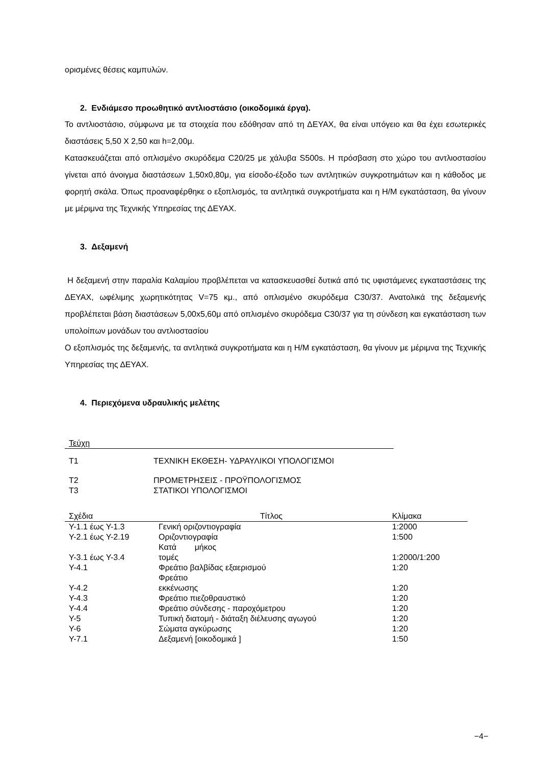ορισμένες θέσεις καμπυλών.
2. Ενδιάμεσο προωθητικό αντλιοστάσιο (οικοδομικά έργα).
Το αντλιοστάσιο, σύμφωνα με τα στοιχεία που εδόθησαν από τη ΔΕΥΑΧ, θα είναι υπόγειο και θα έχει εσωτερικές διαστάσεις 5,50 Χ 2,50 και h=2,00μ.
Κατασκευάζεται από οπλισμένο σκυρόδεμα C20/25 με χάλυβα S500s. Η πρόσβαση στο χώρο του αντλιοστασίου γίνεται από άνοιγμα διαστάσεων 1,50x0,80μ, για είσοδο-έξοδο των αντλητικών συγκροτημάτων και η κάθοδος με φορητή σκάλα. Όπως προαναφέρθηκε ο εξοπλισμός, τα αντλητικά συγκροτήματα και η Η/Μ εγκατάσταση, θα γίνουν με μέριμνα της Τεχνικής Υπηρεσίας της ΔΕΥΑΧ.
3. Δεξαμενή
Η δεξαμενή στην παραλία Καλαμίου προβλέπεται να κατασκευασθεί δυτικά από τις υφιστάμενες εγκαταστάσεις της ΔΕΥΑΧ, ωφέλιμης χωρητικότητας V=75 κμ., από οπλισμένο σκυρόδεμα C30/37. Ανατολικά της δεξαμενής προβλέπεται βάση διαστάσεων 5,00x5,60μ από οπλισμένο σκυρόδεμα C30/37 για τη σύνδεση και εγκατάσταση των υπολοίπων μονάδων του αντλιοστασίου
Ο εξοπλισμός της δεξαμενής, τα αντλητικά συγκροτήματα και η Η/Μ εγκατάσταση, θα γίνουν με μέριμνα της Τεχνικής Υπηρεσίας της ΔΕΥΑΧ.
4. Περιεχόμενα υδραυλικής μελέτης
| Τεύχη | |
| --- | --- |
| Τ1 | ΤΕΧΝΙΚΗ ΕΚΘΕΣΗ- ΥΔΡΑΥΛΙΚΟΙ ΥΠΟΛΟΓΙΣΜΟΙ |
| Τ2 | ΠΡΟΜΕΤΡΗΣΕΙΣ - ΠΡΟΫΠΟΛΟΓΙΣΜΟΣ |
| Τ3 | ΣΤΑΤΙΚΟΙ ΥΠΟΛΟΓΙΣΜΟΙ |
| Σχέδια | Τίτλος | Κλίμακα |
| --- | --- | --- |
| Υ-1.1 έως Υ-1.3 | Γενική οριζοντιογραφία | 1:2000 |
| Υ-2.1 έως Υ-2.19 | Οριζοντιογραφία | 1:500 |
| Υ-3.1 έως Υ-3.4 | Κατά μήκος τομές | 1:2000/1:200 |
| Υ-4.1 | Φρεάτιο βαλβίδας εξαερισμού | 1:20 |
| Υ-4.2 | Φρεάτιο εκκένωσης | 1:20 |
| Υ-4.3 | Φρεάτιο πιεζοθραυστικό | 1:20 |
| Υ-4.4 | Φρεάτιο σύνδεσης - παροχόμετρου | 1:20 |
| Υ-5 | Τυπική διατομή - διάταξη διέλευσης αγωγού | 1:20 |
| Υ-6 | Σώματα αγκύρωσης | 1:20 |
| Υ-7.1 | Δεξαμενή [οικοδομικά ] | 1:50 |
−4−